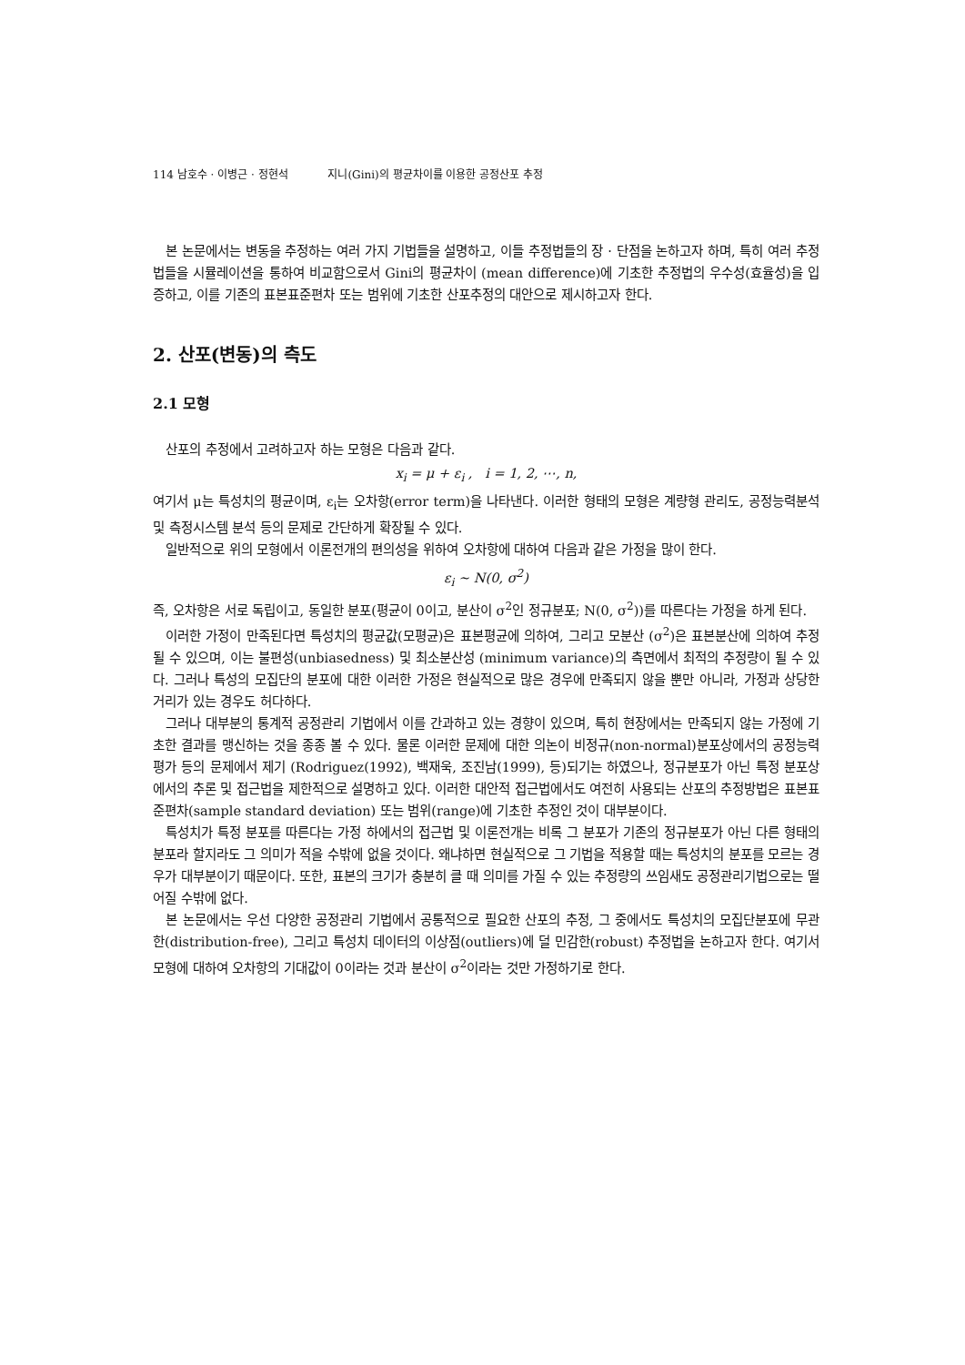114 남호수 · 이병근 · 정현석 지니(Gini)의 평균차이를 이용한 공정산포 추정
본 논문에서는 변동을 추정하는 여러 가지 기법들을 설명하고, 이들 추정법들의 장 · 단점을 논하고자 하며, 특히 여러 추정법들을 시뮬레이션을 통하여 비교함으로서 Gini의 평균차이 (mean difference)에 기초한 추정법의 우수성(효율성)을 입증하고, 이를 기존의 표본표준편차 또는 범위에 기초한 산포추정의 대안으로 제시하고자 한다.
2. 산포(변동)의 측도
2.1 모형
산포의 추정에서 고려하고자 하는 모형은 다음과 같다.
x<sub>i</sub> = μ + ε<sub>i</sub> , i = 1, 2, ⋯, n,
여기서 μ는 특성치의 평균이며, ε<sub>i</sub>는 오차항(error term)을 나타낸다. 이러한 형태의 모형은 계량형 관리도, 공정능력분석 및 측정시스템 분석 등의 문제로 간단하게 확장될 수 있다.
일반적으로 위의 모형에서 이론전개의 편의성을 위하여 오차항에 대하여 다음과 같은 가정을 많이 한다.
ε<sub>i</sub> ~ N(0, σ<sup>2</sup>)
즉, 오차항은 서로 독립이고, 동일한 분포(평균이 0이고, 분산이 σ<sup>2</sup>인 정규분포; N(0, σ<sup>2</sup>))를 따른다는 가정을 하게 된다.
이러한 가정이 만족된다면 특성치의 평균값(모평균)은 표본평균에 의하여, 그리고 모분산 (σ<sup>2</sup>)은 표본분산에 의하여 추정될 수 있으며, 이는 불편성(unbiasedness) 및 최소분산성 (minimum variance)의 측면에서 최적의 추정량이 될 수 있다. 그러나 특성의 모집단의 분포에 대한 이러한 가정은 현실적으로 많은 경우에 만족되지 않을 뿐만 아니라, 가정과 상당한 거리가 있는 경우도 허다하다.
그러나 대부분의 통계적 공정관리 기법에서 이를 간과하고 있는 경향이 있으며, 특히 현장에서는 만족되지 않는 가정에 기초한 결과를 맹신하는 것을 종종 볼 수 있다. 물론 이러한 문제에 대한 의논이 비정규(non-normal)분포상에서의 공정능력 평가 등의 문제에서 제기 (Rodriguez(1992), 백재욱, 조진남(1999), 등)되기는 하였으나, 정규분포가 아닌 특정 분포상에서의 추론 및 접근법을 제한적으로 설명하고 있다. 이러한 대안적 접근법에서도 여전히 사용되는 산포의 추정방법은 표본표준편차(sample standard deviation) 또는 범위(range)에 기초한 추정인 것이 대부분이다.
특성치가 특정 분포를 따른다는 가정 하에서의 접근법 및 이론전개는 비록 그 분포가 기존의 정규분포가 아닌 다른 형태의 분포라 할지라도 그 의미가 적을 수밖에 없을 것이다. 왜냐하면 현실적으로 그 기법을 적용할 때는 특성치의 분포를 모르는 경우가 대부분이기 때문이다. 또한, 표본의 크기가 충분히 클 때 의미를 가질 수 있는 추정량의 쓰임새도 공정관리기법으로는 떨어질 수밖에 없다.
본 논문에서는 우선 다양한 공정관리 기법에서 공통적으로 필요한 산포의 추정, 그 중에서도 특성치의 모집단분포에 무관한(distribution-free), 그리고 특성치 데이터의 이상점(outliers)에 덜 민감한(robust) 추정법을 논하고자 한다. 여기서 모형에 대하여 오차항의 기대값이 0이라는 것과 분산이 σ<sup>2</sup>이라는 것만 가정하기로 한다.